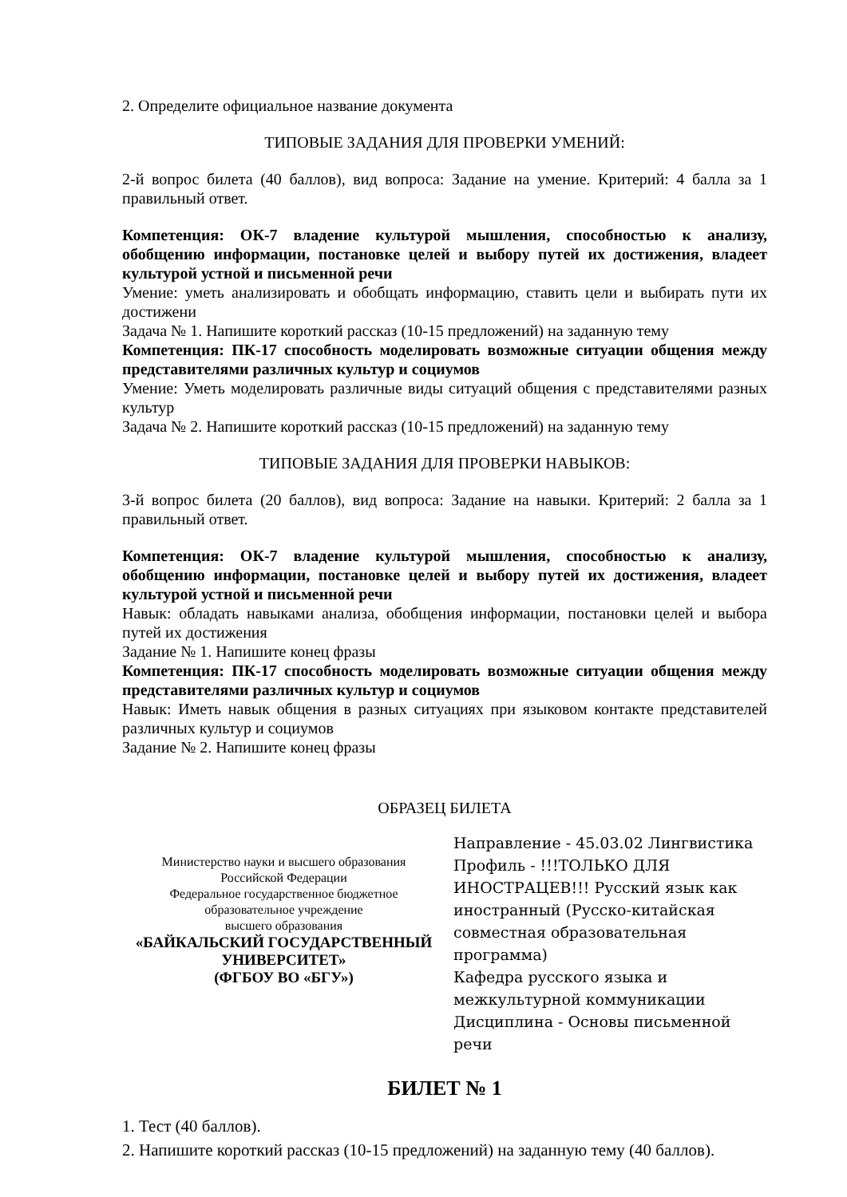2. Определите официальное название документа
ТИПОВЫЕ ЗАДАНИЯ ДЛЯ ПРОВЕРКИ УМЕНИЙ:
2-й вопрос билета (40 баллов), вид вопроса: Задание на умение. Критерий: 4 балла за 1 правильный ответ.
Компетенция: ОК-7 владение культурой мышления, способностью к анализу, обобщению информации, постановке целей и выбору путей их достижения, владеет культурой устной и письменной речи
Умение: уметь анализировать и обобщать информацию, ставить цели и выбирать пути их достижени
Задача № 1. Напишите короткий рассказ (10-15 предложений) на заданную тему
Компетенция: ПК-17 способность моделировать возможные ситуации общения между представителями различных культур и социумов
Умение: Уметь моделировать различные виды ситуаций общения с представителями разных культур
Задача № 2. Напишите короткий рассказ (10-15 предложений) на заданную тему
ТИПОВЫЕ ЗАДАНИЯ ДЛЯ ПРОВЕРКИ НАВЫКОВ:
3-й вопрос билета (20 баллов), вид вопроса: Задание на навыки. Критерий: 2 балла за 1 правильный ответ.
Компетенция: ОК-7 владение культурой мышления, способностью к анализу, обобщению информации, постановке целей и выбору путей их достижения, владеет культурой устной и письменной речи
Навык: обладать навыками анализа, обобщения информации, постановки целей и выбора путей их достижения
Задание № 1. Напишите конец фразы
Компетенция: ПК-17 способность моделировать возможные ситуации общения между представителями различных культур и социумов
Навык: Иметь навык общения в разных ситуациях при языковом контакте представителей различных культур и социумов
Задание № 2. Напишите конец фразы
ОБРАЗЕЦ БИЛЕТА
Министерство науки и высшего образования
Российской Федерации
Федеральное государственное бюджетное
образовательное учреждение
высшего образования
«БАЙКАЛЬСКИЙ ГОСУДАРСТВЕННЫЙ
УНИВЕРСИТЕТ»
(ФГБОУ ВО «БГУ»)
Направление - 45.03.02 Лингвистика
Профиль - !!!ТОЛЬКО ДЛЯ ИНОСТРАЦЕВ!!! Русский язык как иностранный (Русско-китайская совместная образовательная программа)
Кафедра русского языка и межкультурной коммуникации
Дисциплина - Основы письменной речи
БИЛЕТ № 1
1. Тест (40 баллов).
2. Напишите короткий рассказ (10-15 предложений) на заданную тему (40 баллов).